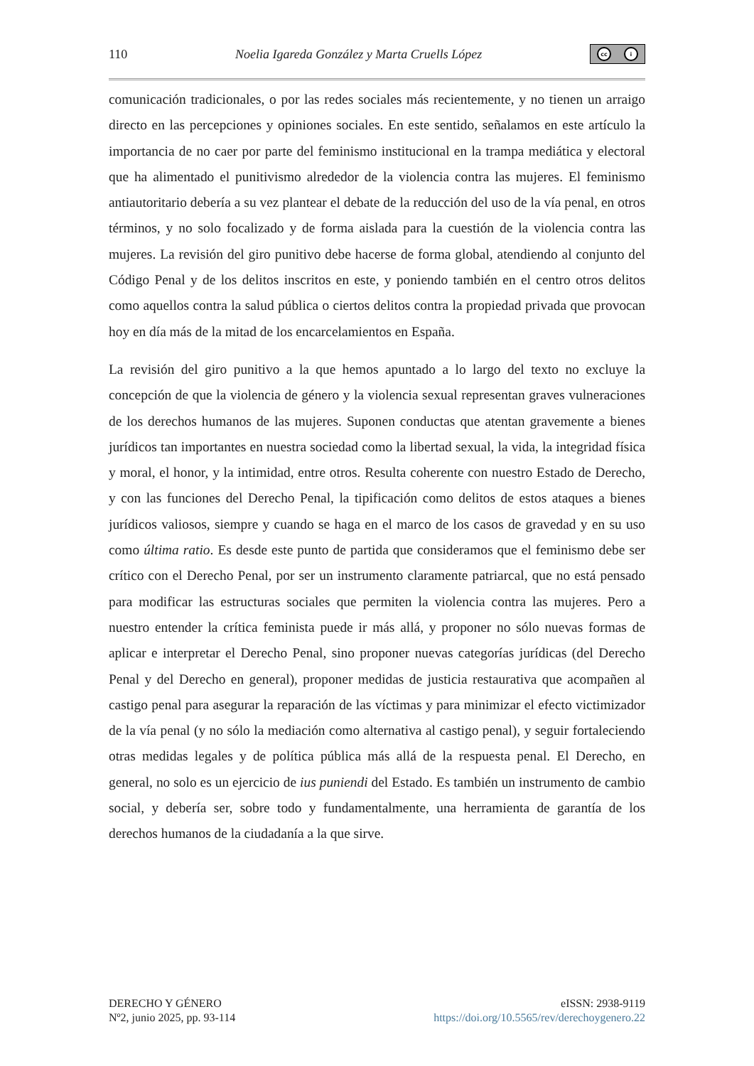110 Noelia Igareda González y Marta Cruells López
cc i
comunicación tradicionales, o por las redes sociales más recientemente, y no tienen un arraigo directo en las percepciones y opiniones sociales. En este sentido, señalamos en este artículo la importancia de no caer por parte del feminismo institucional en la trampa mediática y electoral que ha alimentado el punitivismo alrededor de la violencia contra las mujeres. El feminismo antiautoritario debería a su vez plantear el debate de la reducción del uso de la vía penal, en otros términos, y no solo focalizado y de forma aislada para la cuestión de la violencia contra las mujeres. La revisión del giro punitivo debe hacerse de forma global, atendiendo al conjunto del Código Penal y de los delitos inscritos en este, y poniendo también en el centro otros delitos como aquellos contra la salud pública o ciertos delitos contra la propiedad privada que provocan hoy en día más de la mitad de los encarcelamientos en España.
La revisión del giro punitivo a la que hemos apuntado a lo largo del texto no excluye la concepción de que la violencia de género y la violencia sexual representan graves vulneraciones de los derechos humanos de las mujeres. Suponen conductas que atentan gravemente a bienes jurídicos tan importantes en nuestra sociedad como la libertad sexual, la vida, la integridad física y moral, el honor, y la intimidad, entre otros. Resulta coherente con nuestro Estado de Derecho, y con las funciones del Derecho Penal, la tipificación como delitos de estos ataques a bienes jurídicos valiosos, siempre y cuando se haga en el marco de los casos de gravedad y en su uso como última ratio. Es desde este punto de partida que consideramos que el feminismo debe ser crítico con el Derecho Penal, por ser un instrumento claramente patriarcal, que no está pensado para modificar las estructuras sociales que permiten la violencia contra las mujeres. Pero a nuestro entender la crítica feminista puede ir más allá, y proponer no sólo nuevas formas de aplicar e interpretar el Derecho Penal, sino proponer nuevas categorías jurídicas (del Derecho Penal y del Derecho en general), proponer medidas de justicia restaurativa que acompañen al castigo penal para asegurar la reparación de las víctimas y para minimizar el efecto victimizador de la vía penal (y no sólo la mediación como alternativa al castigo penal), y seguir fortaleciendo otras medidas legales y de política pública más allá de la respuesta penal. El Derecho, en general, no solo es un ejercicio de ius puniendi del Estado. Es también un instrumento de cambio social, y debería ser, sobre todo y fundamentalmente, una herramienta de garantía de los derechos humanos de la ciudadanía a la que sirve.
DERECHO Y GÉNERO
Nº2, junio 2025, pp. 93-114
eISSN: 2938-9119
https://doi.org/10.5565/rev/derechoygenero.22